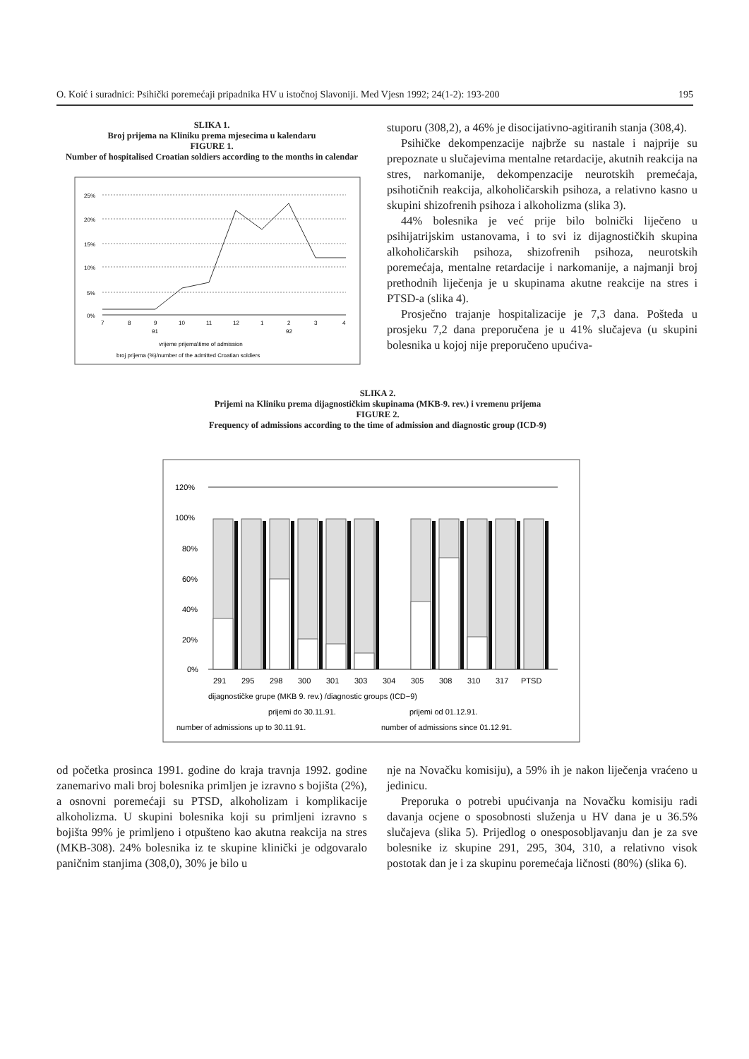O. Koić i suradnici: Psihički poremećaji pripadnika HV u istočnoj Slavoniji. Med Vjesn 1992; 24(1-2): 193-200 195
SLIKA 1.
Broj prijema na Kliniku prema mjesecima u kalendaru
FIGURE 1.
Number of hospitalised Croatian soldiers according to the months in calendar
25%
20%
15%
10%
5%
0%
7
8
9
10
11
12
1
2
3
4
91
92
vrijeme prijema\time of admission
broj prijema (%)/number of the admitted Croatian soldiers
stuporu (308,2), a 46% je disocijativno-agitiranih stanja (308,4).
Psihičke dekompenzacije najbrže su nastale i najprije su prepoznate u slučajevima mentalne retardacije, akutnih reakcija na stres, narkomanije, dekompenzacije neurotskih premećaja, psihotičnih reakcija, alkoholičarskih psihoza, a relativno kasno u skupini shizofrenih psihoza i alkoholizma (slika 3).
44% bolesnika je već prije bilo bolnički liječeno u psihijatrijskim ustanovama, i to svi iz dijagnostičkih skupina alkoholičarskih psihoza, shizofrenih psihoza, neurotskih poremećaja, mentalne retardacije i narkomanije, a najmanji broj prethodnih liječenja je u skupinama akutne reakcije na stres i PTSD-a (slika 4).
Prosječno trajanje hospitalizacije je 7,3 dana. Pošteda u prosjeku 7,2 dana preporučena je u 41% slučajeva (u skupini bolesnika u kojoj nije preporučeno upućiva-
SLIKA 2.
Prijemi na Kliniku prema dijagnostičkim skupinama (MKB-9. rev.) i vremenu prijema
FIGURE 2.
Frequency of admissions according to the time of admission and diagnostic group (ICD-9)
120%
100%
80%
60%
40%
20%
0%
291
295
298
300
301
303
304
305
308
310
317
PTSD
dijagnostičke grupe (MKB 9. rev.) /diagnostic groups (ICD−9)
prijemi do 30.11.91.
prijemi od 01.12.91.
number of admissions up to 30.11.91.
number of admissions since 01.12.91.
od početka prosinca 1991. godine do kraja travnja 1992. godine zanemarivo mali broj bolesnika primljen je izravno s bojišta (2%), a osnovni poremećaji su PTSD, alkoholizam i komplikacije alkoholizma. U skupini bolesnika koji su primljeni izravno s bojišta 99% je primljeno i otpušteno kao akutna reakcija na stres (MKB-308). 24% bolesnika iz te skupine klinički je odgovaralo paničnim stanjima (308,0), 30% je bilo u
nje na Novačku komisiju), a 59% ih je nakon liječenja vraćeno u jedinicu.
Preporuka o potrebi upućivanja na Novačku komisiju radi davanja ocjene o sposobnosti služenja u HV dana je u 36.5% slučajeva (slika 5). Prijedlog o onesposobljavanju dan je za sve bolesnike iz skupine 291, 295, 304, 310, a relativno visok postotak dan je i za skupinu poremećaja ličnosti (80%) (slika 6).